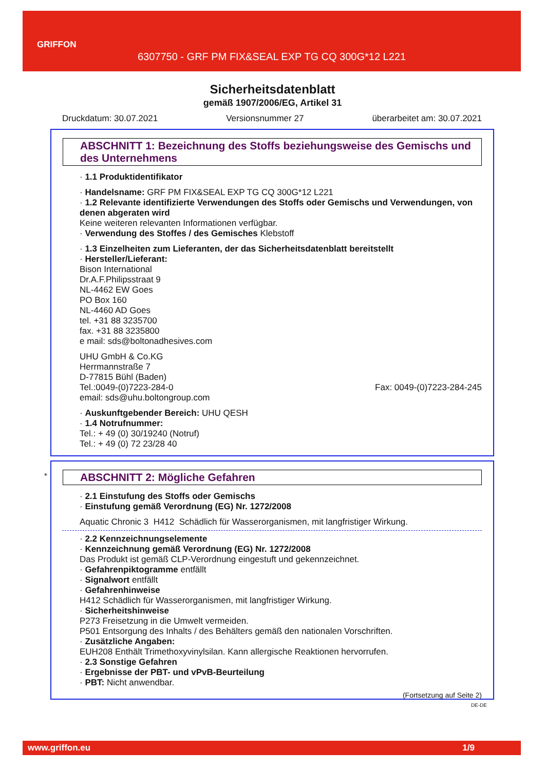GRIFFON
6307750 - GRF PM FIX&SEAL EXP TG CQ 300G*12 L221
Sicherheitsdatenblatt
gemäß 1907/2006/EG, Artikel 31
Druckdatum: 30.07.2021 Versionsnummer 27 überarbeitet am: 30.07.2021
ABSCHNITT 1: Bezeichnung des Stoffs beziehungsweise des Gemischs und des Unternehmens
· 1.1 Produktidentifikator
· Handelsname: GRF PM FIX&SEAL EXP TG CQ 300G*12 L221
· 1.2 Relevante identifizierte Verwendungen des Stoffs oder Gemischs und Verwendungen, von denen abgeraten wird
Keine weiteren relevanten Informationen verfügbar.
· Verwendung des Stoffes / des Gemisches Klebstoff
· 1.3 Einzelheiten zum Lieferanten, der das Sicherheitsdatenblatt bereitstellt
· Hersteller/Lieferant:
Bison International
Dr.A.F.Philipsstraat 9
NL-4462 EW Goes
PO Box 160
NL-4460 AD Goes
tel. +31 88 3235700
fax. +31 88 3235800
e mail: sds@boltonadhesives.com
UHU GmbH & Co.KG
Herrmannstraße 7
D-77815 Bühl (Baden)
Tel.:0049-(0)7223-284-0 Fax: 0049-(0)7223-284-245
email: sds@uhu.boltongroup.com
· Auskunftgebender Bereich: UHU QESH
· 1.4 Notrufnummer:
Tel.: + 49 (0) 30/19240 (Notruf)
Tel.: + 49 (0) 72 23/28 40
*
ABSCHNITT 2: Mögliche Gefahren
· 2.1 Einstufung des Stoffs oder Gemischs
· Einstufung gemäß Verordnung (EG) Nr. 1272/2008
Aquatic Chronic 3 H412 Schädlich für Wasserorganismen, mit langfristiger Wirkung.
· 2.2 Kennzeichnungselemente
· Kennzeichnung gemäß Verordnung (EG) Nr. 1272/2008
Das Produkt ist gemäß CLP-Verordnung eingestuft und gekennzeichnet.
· Gefahrenpiktogramme entfällt
· Signalwort entfällt
· Gefahrenhinweise
H412 Schädlich für Wasserorganismen, mit langfristiger Wirkung.
· Sicherheitshinweise
P273 Freisetzung in die Umwelt vermeiden.
P501 Entsorgung des Inhalts / des Behälters gemäß den nationalen Vorschriften.
· Zusätzliche Angaben:
EUH208 Enthält Trimethoxyvinylsilan. Kann allergische Reaktionen hervorrufen.
· 2.3 Sonstige Gefahren
· Ergebnisse der PBT- und vPvB-Beurteilung
· PBT: Nicht anwendbar.
(Fortsetzung auf Seite 2)
DE-DE
www.griffon.eu 1/9